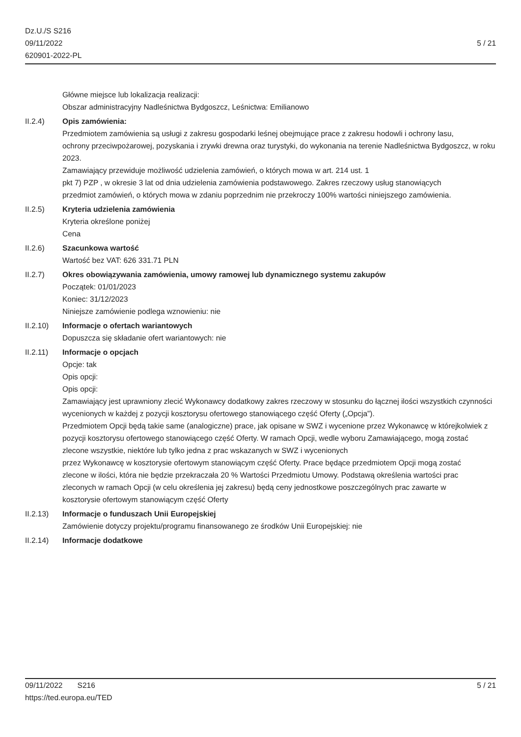Dz.U./S S216
09/11/2022
620901-2022-PL
5 / 21
Główne miejsce lub lokalizacja realizacji:
Obszar administracyjny Nadleśnictwa Bydgoszcz, Leśnictwa: Emilianowo
II.2.4) Opis zamówienia:
Przedmiotem zamówienia są usługi z zakresu gospodarki leśnej obejmujące prace z zakresu hodowli i ochrony lasu,
ochrony przeciwpożarowej, pozyskania i zrywki drewna oraz turystyki, do wykonania na terenie Nadleśnictwa Bydgoszcz, w roku 2023.
Zamawiający przewiduje możliwość udzielenia zamówień, o których mowa w art. 214 ust. 1
pkt 7) PZP , w okresie 3 lat od dnia udzielenia zamówienia podstawowego. Zakres rzeczowy usług stanowiących
przedmiot zamówień, o których mowa w zdaniu poprzednim nie przekroczy 100% wartości niniejszego zamówienia.
II.2.5) Kryteria udzielenia zamówienia
Kryteria określone poniżej
Cena
II.2.6) Szacunkowa wartość
Wartość bez VAT: 626 331.71 PLN
II.2.7) Okres obowiązywania zamówienia, umowy ramowej lub dynamicznego systemu zakupów
Początek: 01/01/2023
Koniec: 31/12/2023
Niniejsze zamówienie podlega wznowieniu: nie
II.2.10) Informacje o ofertach wariantowych
Dopuszcza się składanie ofert wariantowych: nie
II.2.11) Informacje o opcjach
Opcje: tak
Opis opcji:
Opis opcji:
Zamawiający jest uprawniony zlecić Wykonawcy dodatkowy zakres rzeczowy w stosunku do łącznej ilości wszystkich czynności wycenionych w każdej z pozycji kosztorysu ofertowego stanowiącego część Oferty („Opcja”).
Przedmiotem Opcji będą takie same (analogiczne) prace, jak opisane w SWZ i wycenione przez Wykonawcę w którejkolwiek z pozycji kosztorysu ofertowego stanowiącego część Oferty. W ramach Opcji, wedle wyboru Zamawiającego, mogą zostać zlecone wszystkie, niektóre lub tylko jedna z prac wskazanych w SWZ i wycenionych
przez Wykonawcę w kosztorysie ofertowym stanowiącym część Oferty. Prace będące przedmiotem Opcji mogą zostać
zlecone w ilości, która nie będzie przekraczała 20 % Wartości Przedmiotu Umowy. Podstawą określenia wartości prac
zleconych w ramach Opcji (w celu określenia jej zakresu) będą ceny jednostkowe poszczególnych prac zawarte w
kosztorysie ofertowym stanowiącym część Oferty
II.2.13) Informacje o funduszach Unii Europejskiej
Zamówienie dotyczy projektu/programu finansowanego ze środków Unii Europejskiej: nie
II.2.14) Informacje dodatkowe
09/11/2022 S216
https://ted.europa.eu/TED
5 / 21